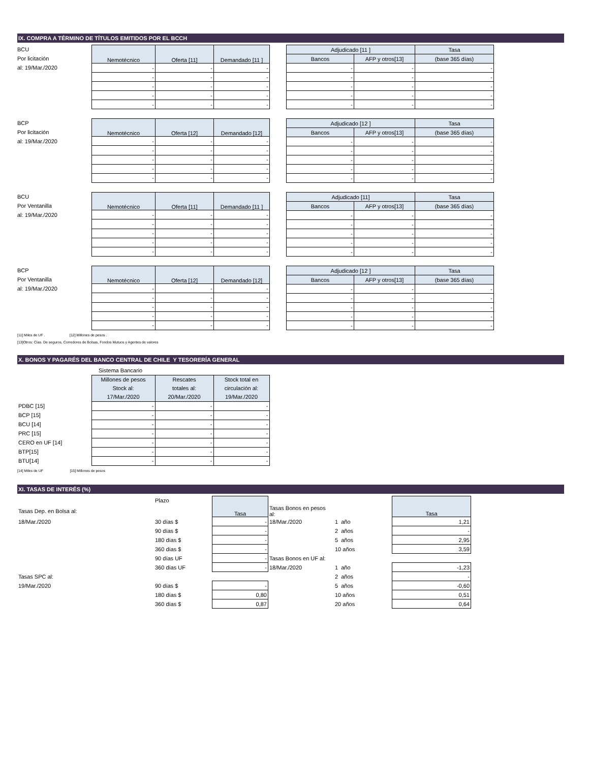IX. COMPRA A TÉRMINO DE TÍTULOS EMITIDOS POR EL BCCH
BCU
Por licitación
al: 19/Mar./2020
| Nemotécnico | Oferta [11] | Demandado [11 ] |
| --- | --- | --- |
| - | - | - |
| - | - | - |
| - | - | - |
| - | - | - |
| - | - | - |
| Adjudicado [11 ] | | Tasa |
| --- | --- | --- |
| Bancos | AFP y otros[13] | (base 365 días) |
| - | - | - |
| - | - | - |
| - | - | - |
| - | - | - |
| - | - | - |
BCP
Por licitación
al: 19/Mar./2020
| Nemotécnico | Oferta [12] | Demandado [12] |
| --- | --- | --- |
| - | - | - |
| - | - | - |
| - | - | - |
| - | - | - |
| - | - | - |
| Adjudicado [12 ] | | Tasa |
| --- | --- | --- |
| Bancos | AFP y otros[13] | (base 365 días) |
| - | - | - |
| - | - | - |
| - | - | - |
| - | - | - |
| - | - | - |
BCU
Por Ventanilla
al: 19/Mar./2020
| Nemotécnico | Oferta [11] | Demandado [11 ] |
| --- | --- | --- |
| - | - | - |
| - | - | - |
| - | - | - |
| - | - | - |
| - | - | - |
| Adjudicado [11] | | Tasa |
| --- | --- | --- |
| Bancos | AFP y otros[13] | (base 365 días) |
| - | - | - |
| - | - | - |
| - | - | - |
| - | - | - |
| - | - | - |
BCP
Por Ventanilla
al: 19/Mar./2020
| Nemotécnico | Oferta [12] | Demandado [12] |
| --- | --- | --- |
| - | - | - |
| - | - | - |
| - | - | - |
| - | - | - |
| - | - | - |
| Adjudicado [12 ] | | Tasa |
| --- | --- | --- |
| Bancos | AFP y otros[13] | (base 365 días) |
| - | - | - |
| - | - | - |
| - | - | - |
| - | - | - |
| - | - | - |
[11] Miles de UF . [12] Millones de pesos .
[13]Otros: Cías. De seguros, Corredores de Bolsas, Fondos Mutuos y Agentes de valores
X. BONOS Y PAGARÉS DEL BANCO CENTRAL DE CHILE Y TESORERÍA GENERAL
| | Sistema Bancario | | |
| | Millones de pesos Stock al: 17/Mar./2020 | Rescates totales al: 20/Mar./2020 | Stock total en circulación al: 19/Mar./2020 |
| PDBC [15] | - | - | - |
| BCP [15] | - | - | - |
| BCU [14] | - | - | - |
| PRC [15] | - | - | - |
| CERO en UF [14] | - | - | - |
| BTP[15] | - | - | - |
| BTU[14] | - | - | - |
[14] Miles de UF [15] Millones de pesos
XI. TASAS DE INTERÉS (%)
| | Plazo | Tasa | | | Tasa |
| Tasas Dep. en Bolsa al: | | | Tasas Bonos en pesos al: | | |
| 18/Mar./2020 | 30 días $ | - | 18/Mar./2020 | 1 año | 1,21 |
| | 90 días $ | - | | 2 años | - |
| | 180 días $ | - | | 5 años | 2,95 |
| | 360 días $ | - | | 10 años | 3,59 |
| | 90 días UF | - | Tasas Bonos en UF al: | | |
| | 360 días UF | - | 18/Mar./2020 | 1 año | -1,23 |
| Tasas SPC al: | | | | 2 años | - |
| 19/Mar./2020 | 90 días $ | - | | 5 años | -0,60 |
| | 180 días $ | 0,80 | | 10 años | 0,51 |
| | 360 días $ | 0,87 | | 20 años | 0,64 |